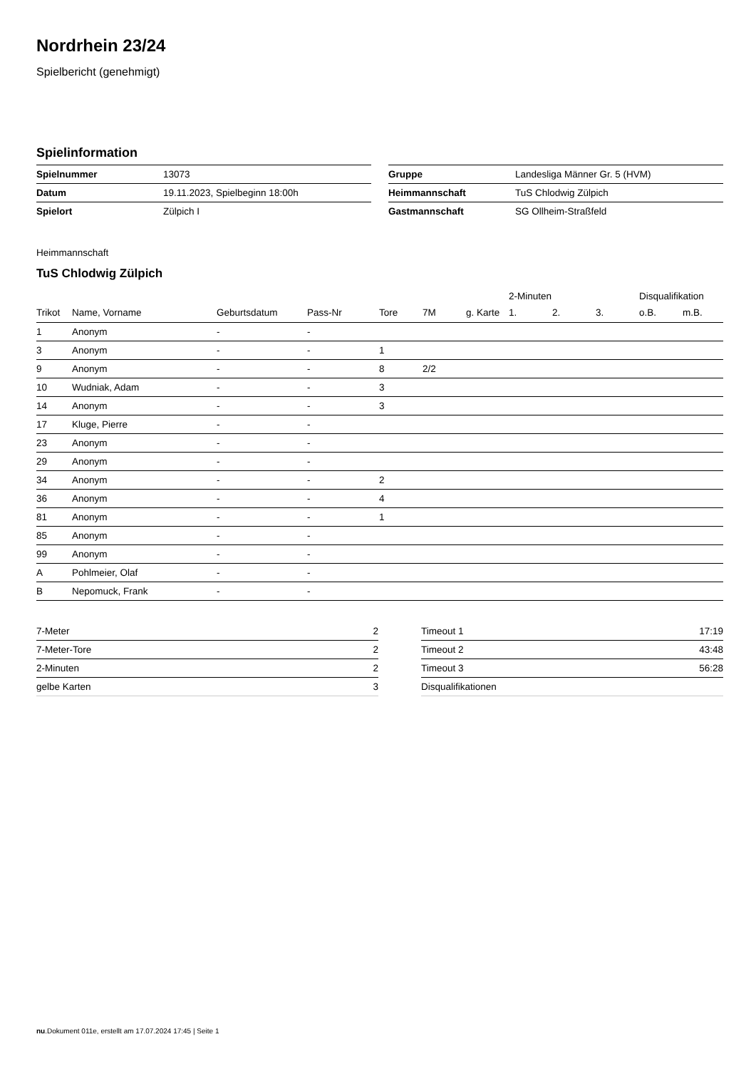Nordrhein 23/24
Spielbericht (genehmigt)
Spielinformation
| Spielnummer | 13073 |
| Datum | 19.11.2023, Spielbeginn 18:00h |
| Spielort | Zülpich I |
| Gruppe | Landesliga Männer Gr. 5 (HVM) |
| Heimmannschaft | TuS Chlodwig Zülpich |
| Gastmannschaft | SG Ollheim-Straßfeld |
Heimmannschaft
TuS Chlodwig Zülpich
| | | | | | | | 2-Minuten | | | Disqualifikation | |
| --- | --- | --- | --- | --- | --- | --- | --- | --- | --- | --- | --- |
| Trikot | Name, Vorname | Geburtsdatum | Pass-Nr | Tore | 7M | g. Karte | 1. | 2. | 3. | o.B. | m.B. |
| 1 | Anonym | - | - | | | | | | | | |
| 3 | Anonym | - | - | 1 | | | | | | | |
| 9 | Anonym | - | - | 8 | 2/2 | | | | | | |
| 10 | Wudniak, Adam | - | - | 3 | | | | | | | |
| 14 | Anonym | - | - | 3 | | | | | | | |
| 17 | Kluge, Pierre | - | - | | | | | | | | |
| 23 | Anonym | - | - | | | | | | | | |
| 29 | Anonym | - | - | | | | | | | | |
| 34 | Anonym | - | - | 2 | | | | | | | |
| 36 | Anonym | - | - | 4 | | | | | | | |
| 81 | Anonym | - | - | 1 | | | | | | | |
| 85 | Anonym | - | - | | | | | | | | |
| 99 | Anonym | - | - | | | | | | | | |
| A | Pohlmeier, Olaf | - | - | | | | | | | | |
| B | Nepomuck, Frank | - | - | | | | | | | | |
| 7-Meter | 2 |
| 7-Meter-Tore | 2 |
| 2-Minuten | 2 |
| gelbe Karten | 3 |
| Timeout 1 | 17:19 |
| Timeout 2 | 43:48 |
| Timeout 3 | 56:28 |
| Disqualifikationen | |
nu.Dokument 011e, erstellt am 17.07.2024 17:45 | Seite 1